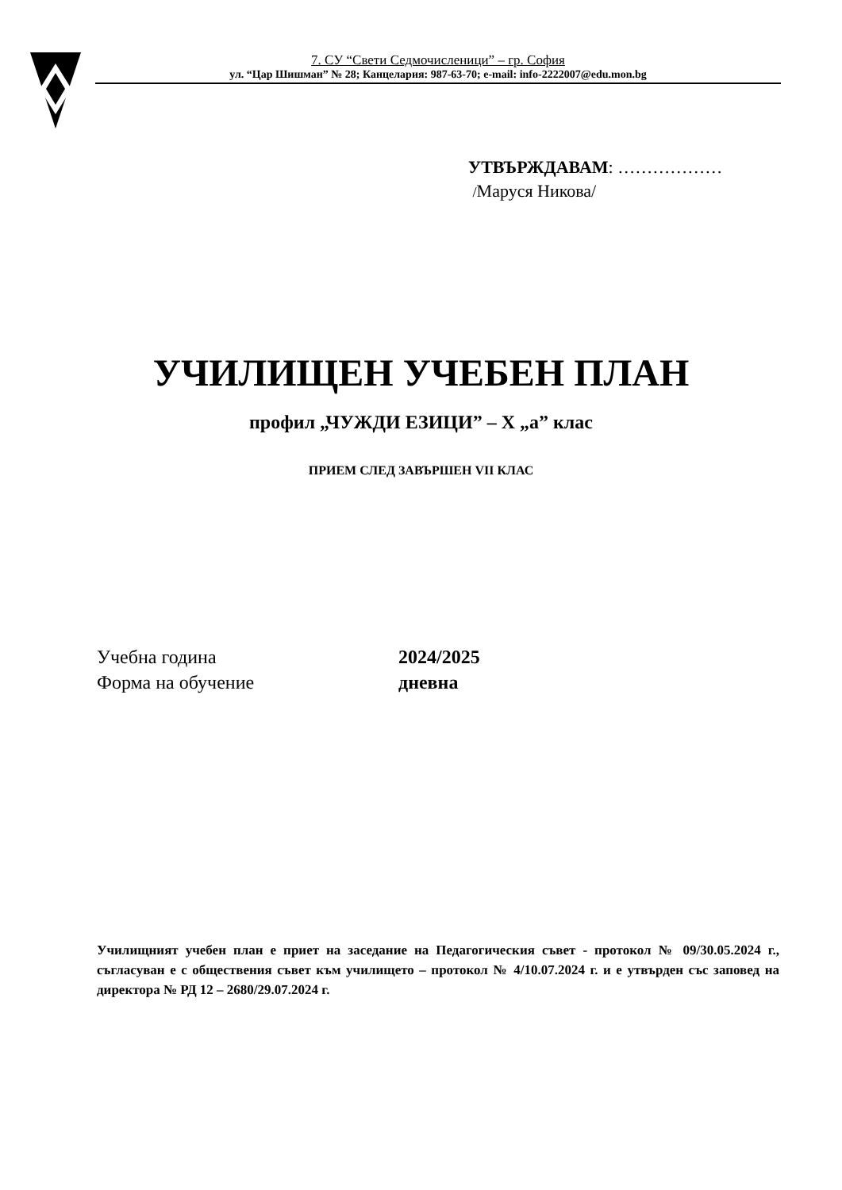7. СУ “Свети Седмочисленици” – гр. София
ул. “Цар Шишман” № 28; Канцелария: 987-63-70; e-mail: info-2222007@edu.mon.bg
УТВЪРЖДАВАМ: ………………
/Маруся Никова/
УЧИЛИЩЕН УЧЕБЕН ПЛАН
профил „ЧУЖДИ ЕЗИЦИ” – Х „а” клас
ПРИЕМ СЛЕД ЗАВЪРШЕН VII КЛАС
Учебна година 2024/2025
Форма на обучение дневна
Училищният учебен план е приет на заседание на Педагогическия съвет - протокол № 09/30.05.2024 г., съгласуван е с обществения съвет към училището – протокол № 4/10.07.2024 г. и е утвърден със заповед на директора № РД 12 – 2680/29.07.2024 г.